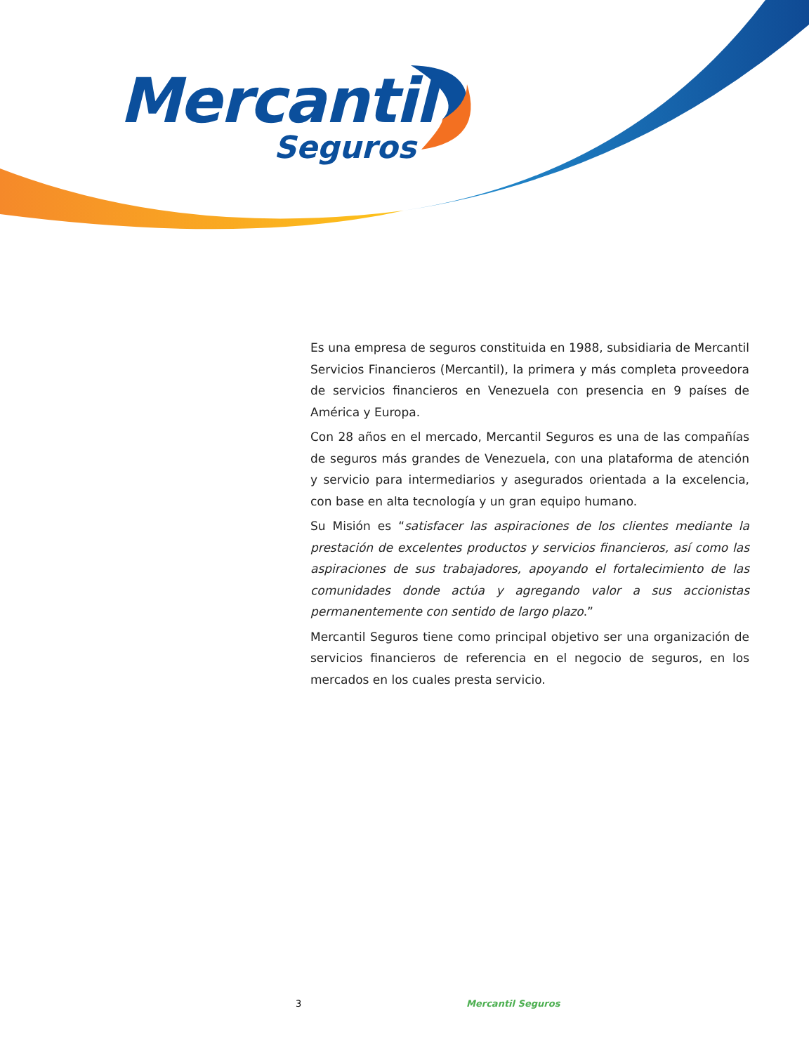Mercantil
Seguros
Es una empresa de seguros constituida en 1988, subsidiaria de Mercantil Servicios Financieros (Mercantil), la primera y más completa proveedora de servicios financieros en Venezuela con presencia en 9 países de América y Europa.
Con 28 años en el mercado, Mercantil Seguros es una de las compañías de seguros más grandes de Venezuela, con una plataforma de atención y servicio para intermediarios y asegurados orientada a la excelencia, con base en alta tecnología y un gran equipo humano.
Su Misión es “satisfacer las aspiraciones de los clientes mediante la prestación de excelentes productos y servicios financieros, así como las aspiraciones de sus trabajadores, apoyando el fortalecimiento de las comunidades donde actúa y agregando valor a sus accionistas permanentemente con sentido de largo plazo.”
Mercantil Seguros tiene como principal objetivo ser una organización de servicios financieros de referencia en el negocio de seguros, en los mercados en los cuales presta servicio.
3 Mercantil Seguros